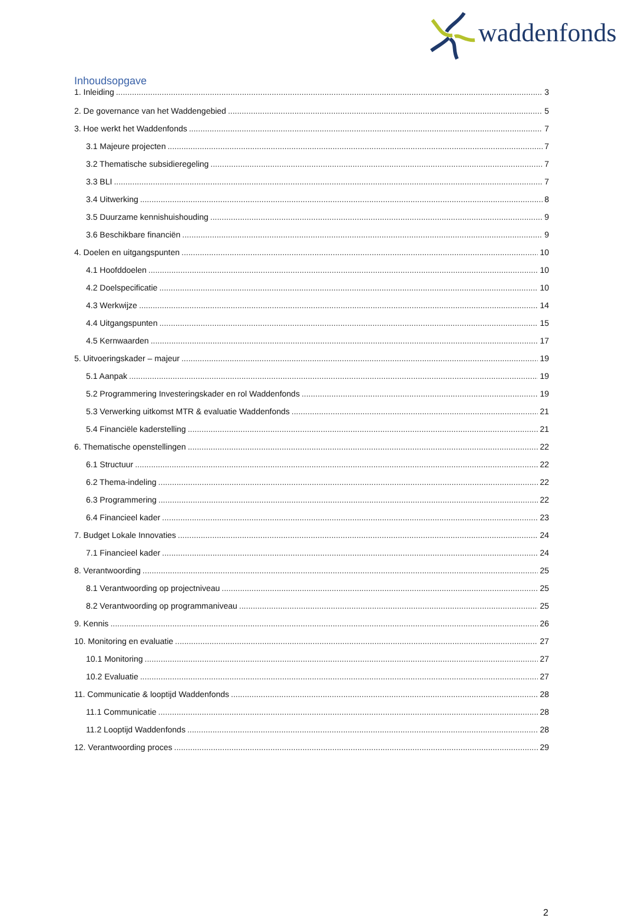waddenfonds
Inhoudsopgave
1. Inleiding 3
2. De governance van het Waddengebied 5
3. Hoe werkt het Waddenfonds 7
3.1 Majeure projecten 7
3.2 Thematische subsidieregeling 7
3.3 BLI 7
3.4 Uitwerking 8
3.5 Duurzame kennishuishouding 9
3.6 Beschikbare financiën 9
4. Doelen en uitgangspunten 10
4.1 Hoofddoelen 10
4.2 Doelspecificatie 10
4.3 Werkwijze 14
4.4 Uitgangspunten 15
4.5 Kernwaarden 17
5. Uitvoeringskader – majeur 19
5.1 Aanpak 19
5.2 Programmering Investeringskader en rol Waddenfonds 19
5.3 Verwerking uitkomst MTR & evaluatie Waddenfonds 21
5.4 Financiële kaderstelling 21
6. Thematische openstellingen 22
6.1 Structuur 22
6.2 Thema-indeling 22
6.3 Programmering 22
6.4 Financieel kader 23
7. Budget Lokale Innovaties 24
7.1 Financieel kader 24
8. Verantwoording 25
8.1 Verantwoording op projectniveau 25
8.2 Verantwoording op programmaniveau 25
9. Kennis 26
10. Monitoring en evaluatie 27
10.1 Monitoring 27
10.2 Evaluatie 27
11. Communicatie & looptijd Waddenfonds 28
11.1 Communicatie 28
11.2 Looptijd Waddenfonds 28
12. Verantwoording proces 29
2